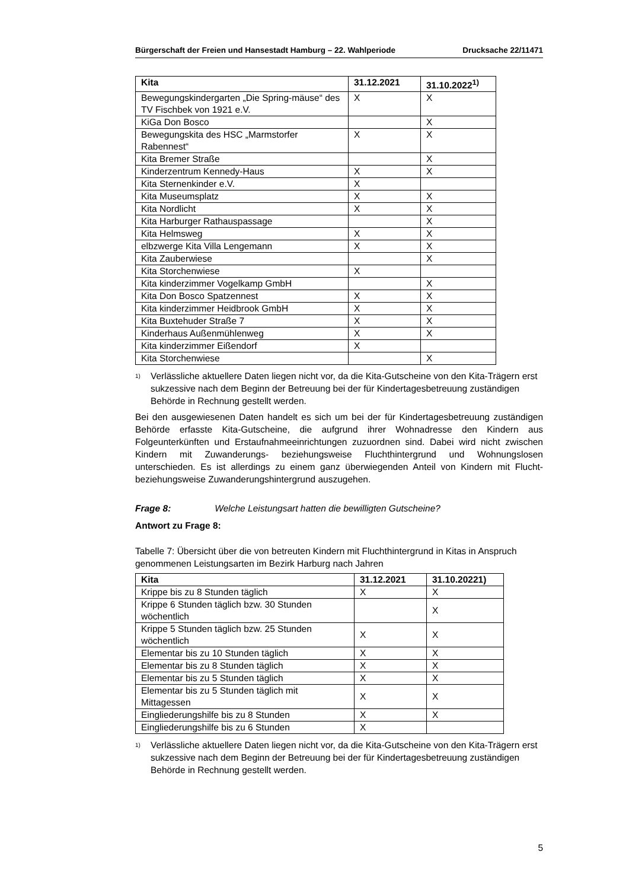Bürgerschaft der Freien und Hansestadt Hamburg – 22. Wahlperiode Drucksache 22/11471
| Kita | 31.12.2021 | 31.10.2022<sup>1)</sup> |
| --- | --- | --- |
| Bewegungskindergarten „Die Spring-mäuse“ des TV Fischbek von 1921 e.V. | X | X |
| KiGa Don Bosco | | X |
| Bewegungskita des HSC „Marmstorfer Rabennest“ | X | X |
| Kita Bremer Straße | | X |
| Kinderzentrum Kennedy-Haus | X | X |
| Kita Sternenkinder e.V. | X | |
| Kita Museumsplatz | X | X |
| Kita Nordlicht | X | X |
| Kita Harburger Rathauspassage | | X |
| Kita Helmsweg | X | X |
| elbzwerge Kita Villa Lengemann | X | X |
| Kita Zauberwiese | | X |
| Kita Storchenwiese | X | |
| Kita kinderzimmer Vogelkamp GmbH | | X |
| Kita Don Bosco Spatzennest | X | X |
| Kita kinderzimmer Heidbrook GmbH | X | X |
| Kita Buxtehuder Straße 7 | X | X |
| Kinderhaus Außenmühlenweg | X | X |
| Kita kinderzimmer Eißendorf | X | |
| Kita Storchenwiese | | X |
1) Verlässliche aktuellere Daten liegen nicht vor, da die Kita-Gutscheine von den Kita-Trägern erst sukzessive nach dem Beginn der Betreuung bei der für Kindertagesbetreuung zuständigen Behörde in Rechnung gestellt werden.
Bei den ausgewiesenen Daten handelt es sich um bei der für Kindertagesbetreuung zuständigen Behörde erfasste Kita-Gutscheine, die aufgrund ihrer Wohnadresse den Kindern aus Folgeunterkünften und Erstaufnahmeeinrichtungen zuzuordnen sind. Dabei wird nicht zwischen Kindern mit Zuwanderungs- beziehungsweise Fluchthintergrund und Wohnungslosen unterschieden. Es ist allerdings zu einem ganz überwiegenden Anteil von Kindern mit Flucht- beziehungsweise Zuwanderungshintergrund auszugehen.
Frage 8: Welche Leistungsart hatten die bewilligten Gutscheine?
Antwort zu Frage 8:
Tabelle 7: Übersicht über die von betreuten Kindern mit Fluchthintergrund in Kitas in Anspruch genommenen Leistungsarten im Bezirk Harburg nach Jahren
| Kita | 31.12.2021 | 31.10.20221) |
| --- | --- | --- |
| Krippe bis zu 8 Stunden täglich | X | X |
| Krippe 6 Stunden täglich bzw. 30 Stunden wöchentlich | | X |
| Krippe 5 Stunden täglich bzw. 25 Stunden wöchentlich | X | X |
| Elementar bis zu 10 Stunden täglich | X | X |
| Elementar bis zu 8 Stunden täglich | X | X |
| Elementar bis zu 5 Stunden täglich | X | X |
| Elementar bis zu 5 Stunden täglich mit Mittagessen | X | X |
| Eingliederungshilfe bis zu 8 Stunden | X | X |
| Eingliederungshilfe bis zu 6 Stunden | X | |
1) Verlässliche aktuellere Daten liegen nicht vor, da die Kita-Gutscheine von den Kita-Trägern erst sukzessive nach dem Beginn der Betreuung bei der für Kindertagesbetreuung zuständigen Behörde in Rechnung gestellt werden.
5